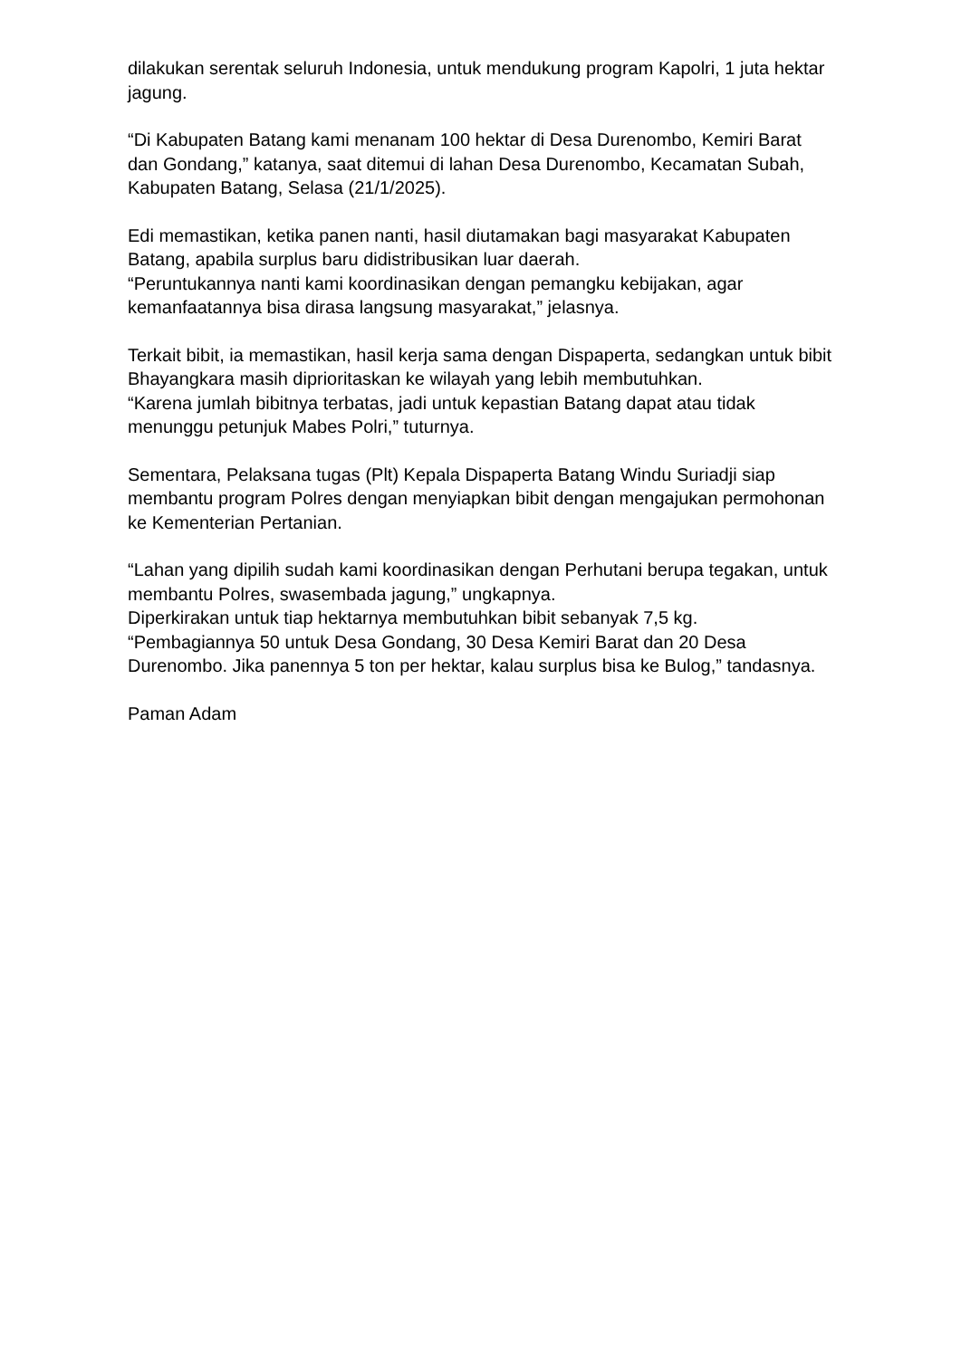dilakukan serentak seluruh Indonesia, untuk mendukung program Kapolri, 1 juta hektar jagung.
“Di Kabupaten Batang kami menanam 100 hektar di Desa Durenombo, Kemiri Barat dan Gondang,” katanya, saat ditemui di lahan Desa Durenombo, Kecamatan Subah, Kabupaten Batang, Selasa (21/1/2025).
Edi memastikan, ketika panen nanti, hasil diutamakan bagi masyarakat Kabupaten Batang, apabila surplus baru didistribusikan luar daerah.
“Peruntukannya nanti kami koordinasikan dengan pemangku kebijakan, agar kemanfaatannya bisa dirasa langsung masyarakat,” jelasnya.
Terkait bibit, ia memastikan, hasil kerja sama dengan Dispaperta, sedangkan untuk bibit Bhayangkara masih diprioritaskan ke wilayah yang lebih membutuhkan.
“Karena jumlah bibitnya terbatas, jadi untuk kepastian Batang dapat atau tidak menunggu petunjuk Mabes Polri,” tuturnya.
Sementara, Pelaksana tugas (Plt) Kepala Dispaperta Batang Windu Suriadji siap membantu program Polres dengan menyiapkan bibit dengan mengajukan permohonan ke Kementerian Pertanian.
“Lahan yang dipilih sudah kami koordinasikan dengan Perhutani berupa tegakan, untuk membantu Polres, swasembada jagung,” ungkapnya.
Diperkirakan untuk tiap hektarnya membutuhkan bibit sebanyak 7,5 kg.
“Pembagiannya 50 untuk Desa Gondang, 30 Desa Kemiri Barat dan 20 Desa Durenombo. Jika panennya 5 ton per hektar, kalau surplus bisa ke Bulog,” tandasnya.
Paman Adam